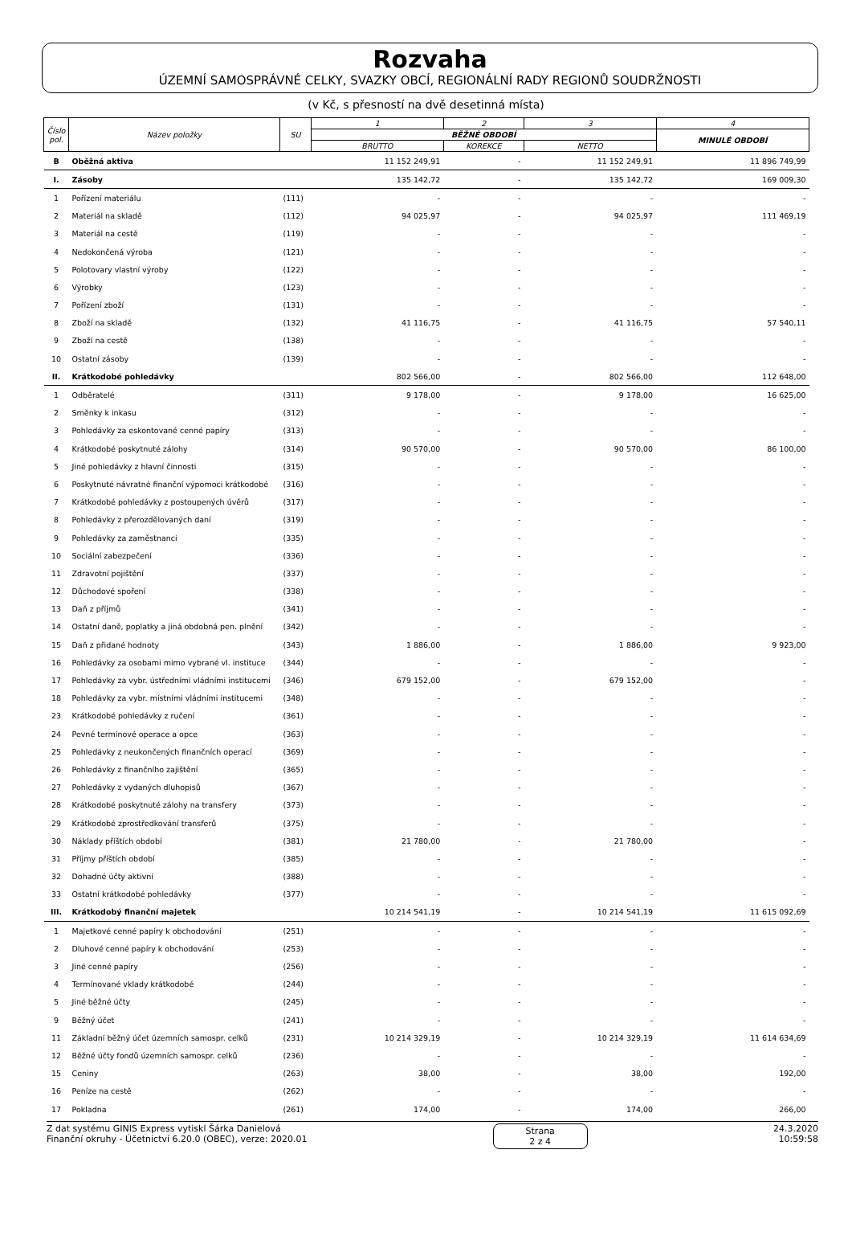Rozvaha
ÚZEMNÍ SAMOSPRÁVNÉ CELKY, SVAZKY OBCÍ, REGIONÁLNÍ RADY REGIONŮ SOUDRŽNOSTI
(v Kč, s přesností na dvě desetinná místa)
| Číslo pol. | Název položky | SU | 1 | 2 | 3 | 4 |
| --- | --- | --- | --- | --- | --- | --- |
| | | | BĚŽNÉ OBDOBÍ | | | MINULÉ OBDOBÍ |
| | | | BRUTTO | KOREKCE | NETTO | |
| B | Oběžná aktiva | | 11 152 249,91 | - | 11 152 249,91 | 11 896 749,99 |
| I. | Zásoby | | 135 142,72 | - | 135 142,72 | 169 009,30 |
| 1 | Pořízení materiálu | (111) | - | - | - | - |
| 2 | Materiál na skladě | (112) | 94 025,97 | - | 94 025,97 | 111 469,19 |
| 3 | Materiál na cestě | (119) | - | - | - | - |
| 4 | Nedokončená výroba | (121) | - | - | - | - |
| 5 | Polotovary vlastní výroby | (122) | - | - | - | - |
| 6 | Výrobky | (123) | - | - | - | - |
| 7 | Pořízení zboží | (131) | - | - | - | - |
| 8 | Zboží na skladě | (132) | 41 116,75 | - | 41 116,75 | 57 540,11 |
| 9 | Zboží na cestě | (138) | - | - | - | - |
| 10 | Ostatní zásoby | (139) | - | - | - | - |
| II. | Krátkodobé pohledávky | | 802 566,00 | - | 802 566,00 | 112 648,00 |
| 1 | Odběratelé | (311) | 9 178,00 | - | 9 178,00 | 16 625,00 |
| 2 | Směnky k inkasu | (312) | - | - | - | - |
| 3 | Pohledávky za eskontované cenné papíry | (313) | - | - | - | - |
| 4 | Krátkodobé poskytnuté zálohy | (314) | 90 570,00 | - | 90 570,00 | 86 100,00 |
| 5 | Jiné pohledávky z hlavní činnosti | (315) | - | - | - | - |
| 6 | Poskytnuté návratné finanční výpomoci krátkodobé | (316) | - | - | - | - |
| 7 | Krátkodobé pohledávky z postoupených úvěrů | (317) | - | - | - | - |
| 8 | Pohledávky z přerozdělovaných daní | (319) | - | - | - | - |
| 9 | Pohledávky za zaměstnanci | (335) | - | - | - | - |
| 10 | Sociální zabezpečení | (336) | - | - | - | - |
| 11 | Zdravotní pojištění | (337) | - | - | - | - |
| 12 | Důchodové spoření | (338) | - | - | - | - |
| 13 | Daň z příjmů | (341) | - | - | - | - |
| 14 | Ostatní daně, poplatky a jiná obdobná pen. plnění | (342) | - | - | - | - |
| 15 | Daň z přidané hodnoty | (343) | 1 886,00 | - | 1 886,00 | 9 923,00 |
| 16 | Pohledávky za osobami mimo vybrané vl. instituce | (344) | - | - | - | - |
| 17 | Pohledávky za vybr. ústředními vládními institucemi | (346) | 679 152,00 | - | 679 152,00 | - |
| 18 | Pohledávky za vybr. místními vládními institucemi | (348) | - | - | - | - |
| 23 | Krátkodobé pohledávky z ručení | (361) | - | - | - | - |
| 24 | Pevné termínové operace a opce | (363) | - | - | - | - |
| 25 | Pohledávky z neukončených finančních operací | (369) | - | - | - | - |
| 26 | Pohledávky z finančního zajištění | (365) | - | - | - | - |
| 27 | Pohledávky z vydaných dluhopisů | (367) | - | - | - | - |
| 28 | Krátkodobé poskytnuté zálohy na transfery | (373) | - | - | - | - |
| 29 | Krátkodobé zprostředkování transferů | (375) | - | - | - | - |
| 30 | Náklady příštích období | (381) | 21 780,00 | - | 21 780,00 | - |
| 31 | Příjmy příštích období | (385) | - | - | - | - |
| 32 | Dohadné účty aktivní | (388) | - | - | - | - |
| 33 | Ostatní krátkodobé pohledávky | (377) | - | - | - | - |
| III. | Krátkodobý finanční majetek | | 10 214 541,19 | - | 10 214 541,19 | 11 615 092,69 |
| 1 | Majetkové cenné papíry k obchodování | (251) | - | - | - | - |
| 2 | Dluhové cenné papíry k obchodování | (253) | - | - | - | - |
| 3 | Jiné cenné papíry | (256) | - | - | - | - |
| 4 | Termínované vklady krátkodobé | (244) | - | - | - | - |
| 5 | Jiné běžné účty | (245) | - | - | - | - |
| 9 | Běžný účet | (241) | - | - | - | - |
| 11 | Základní běžný účet územních samospr. celků | (231) | 10 214 329,19 | - | 10 214 329,19 | 11 614 634,69 |
| 12 | Běžné účty fondů územních samospr. celků | (236) | - | - | - | - |
| 15 | Ceniny | (263) | 38,00 | - | 38,00 | 192,00 |
| 16 | Peníze na cestě | (262) | - | - | - | - |
| 17 | Pokladna | (261) | 174,00 | - | 174,00 | 266,00 |
Z dat systému GINIS Express vytiskl Šárka Danielová
Finanční okruhy - Účetnictví 6.20.0 (OBEC), verze: 2020.01
Strana
2 z 4
24.3.2020
10:59:58